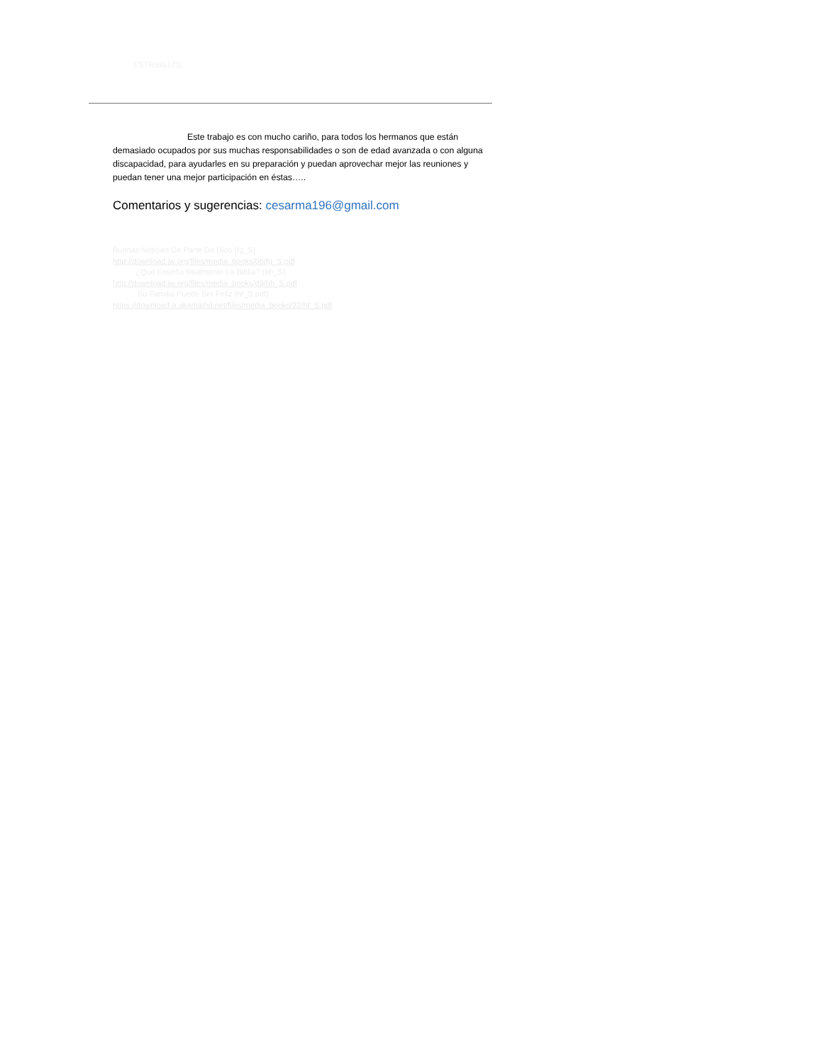ESTRIBILLO).
Este trabajo es con mucho cariño, para todos los hermanos que están demasiado ocupados por sus muchas responsabilidades o son de edad avanzada o con alguna discapacidad, para ayudarles en su preparación y puedan aprovechar mejor las reuniones y puedan tener una mejor participación en éstas…..
Comentarios y sugerencias: cesarma196@gmail.com
Buenas Noticias De Parte De Dios (fg_S)
http://download.jw.org/files/media_books/0b/fg_S.pdf
¿Qué Enseña Realmente La Biblia? (bh_S)
http://download.jw.org/files/media_books/d9/bh_S.pdf
Su Familia Puede Ser Feliz (hf_S.pdf)
https://download-a.akamaihd.net/files/media_books/22/hf_S.pdf